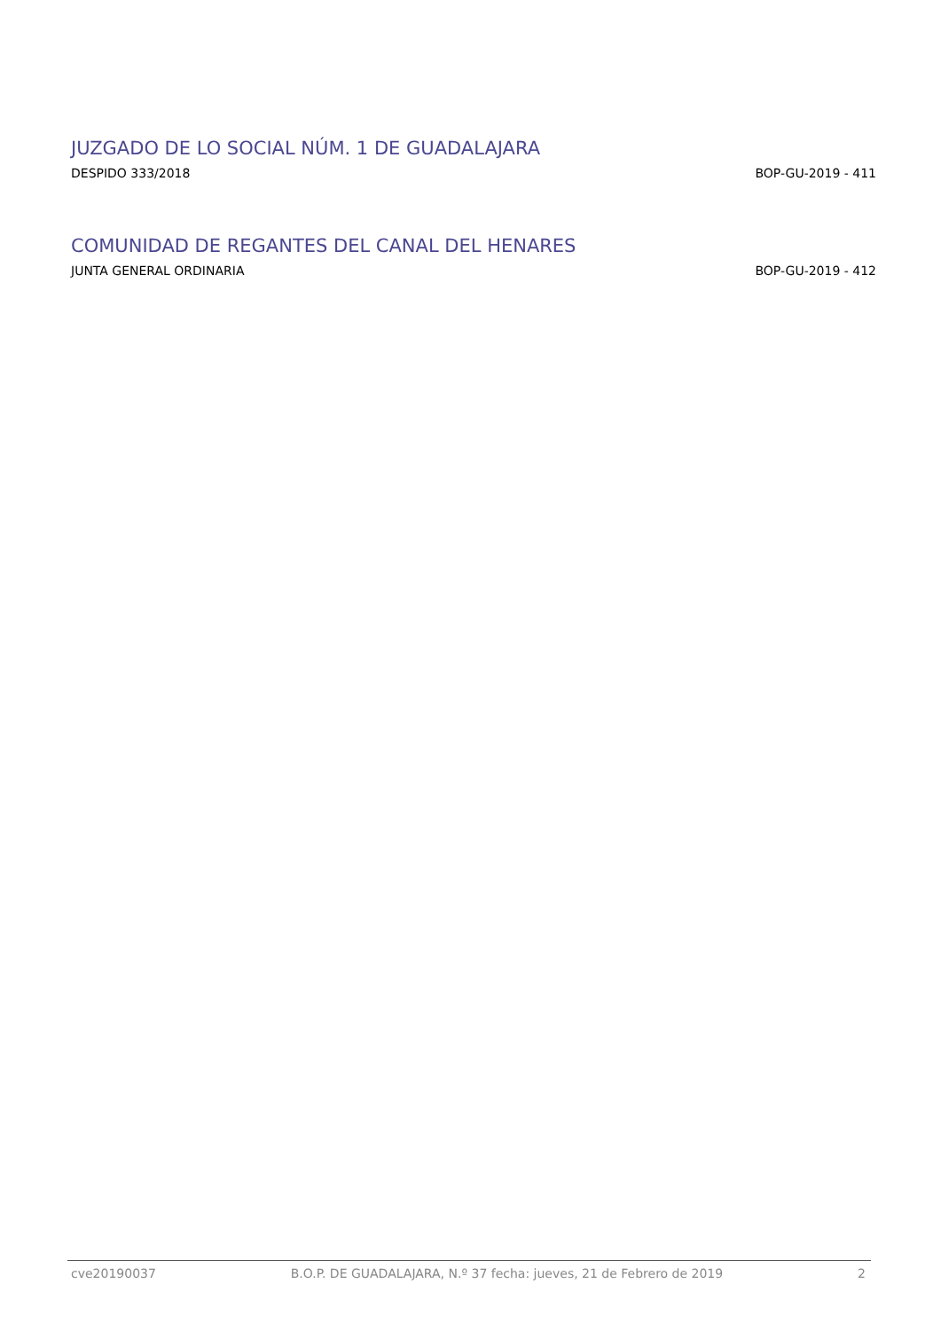JUZGADO DE LO SOCIAL NÚM. 1 DE GUADALAJARA
DESPIDO 333/2018 BOP-GU-2019 - 411
COMUNIDAD DE REGANTES DEL CANAL DEL HENARES
JUNTA GENERAL ORDINARIA BOP-GU-2019 - 412
cve20190037 B.O.P. DE GUADALAJARA, N.º 37 fecha: jueves, 21 de Febrero de 2019 2